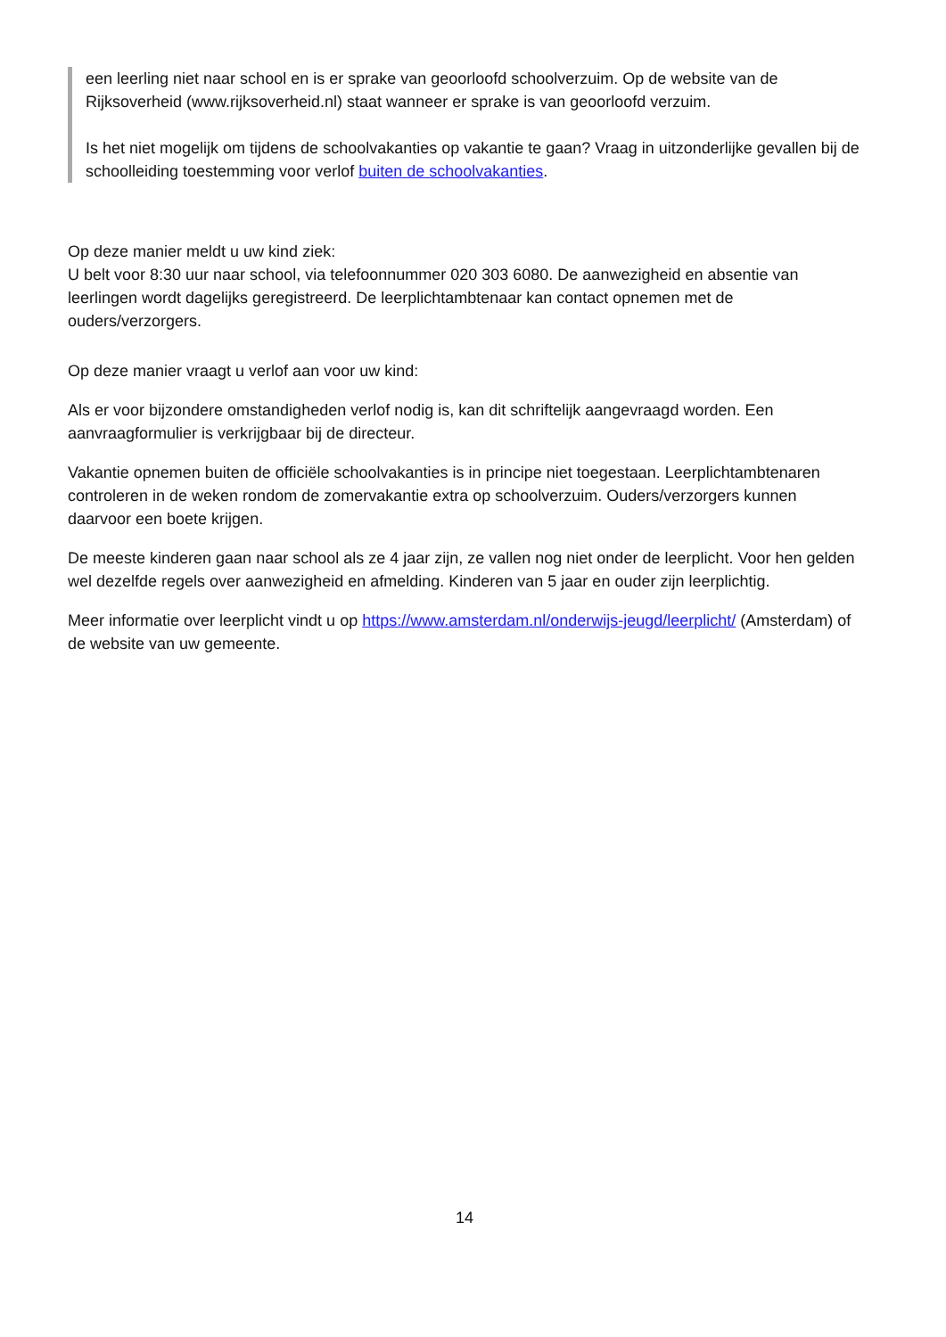een leerling niet naar school en is er sprake van geoorloofd schoolverzuim. Op de website van de Rijksoverheid (www.rijksoverheid.nl) staat wanneer er sprake is van geoorloofd verzuim.
Is het niet mogelijk om tijdens de schoolvakanties op vakantie te gaan? Vraag in uitzonderlijke gevallen bij de schoolleiding toestemming voor verlof buiten de schoolvakanties.
Op deze manier meldt u uw kind ziek:
U belt voor 8:30 uur naar school, via telefoonnummer 020 303 6080. De aanwezigheid en absentie van leerlingen wordt dagelijks geregistreerd. De leerplichtambtenaar kan contact opnemen met de ouders/verzorgers.
Op deze manier vraagt u verlof aan voor uw kind:
Als er voor bijzondere omstandigheden verlof nodig is, kan dit schriftelijk aangevraagd worden. Een aanvraagformulier is verkrijgbaar bij de directeur.
Vakantie opnemen buiten de officiële schoolvakanties is in principe niet toegestaan. Leerplichtambtenaren controleren in de weken rondom de zomervakantie extra op schoolverzuim. Ouders/verzorgers kunnen daarvoor een boete krijgen.
De meeste kinderen gaan naar school als ze 4 jaar zijn, ze vallen nog niet onder de leerplicht. Voor hen gelden wel dezelfde regels over aanwezigheid en afmelding. Kinderen van 5 jaar en ouder zijn leerplichtig.
Meer informatie over leerplicht vindt u op https://www.amsterdam.nl/onderwijs-jeugd/leerplicht/ (Amsterdam) of de website van uw gemeente.
14